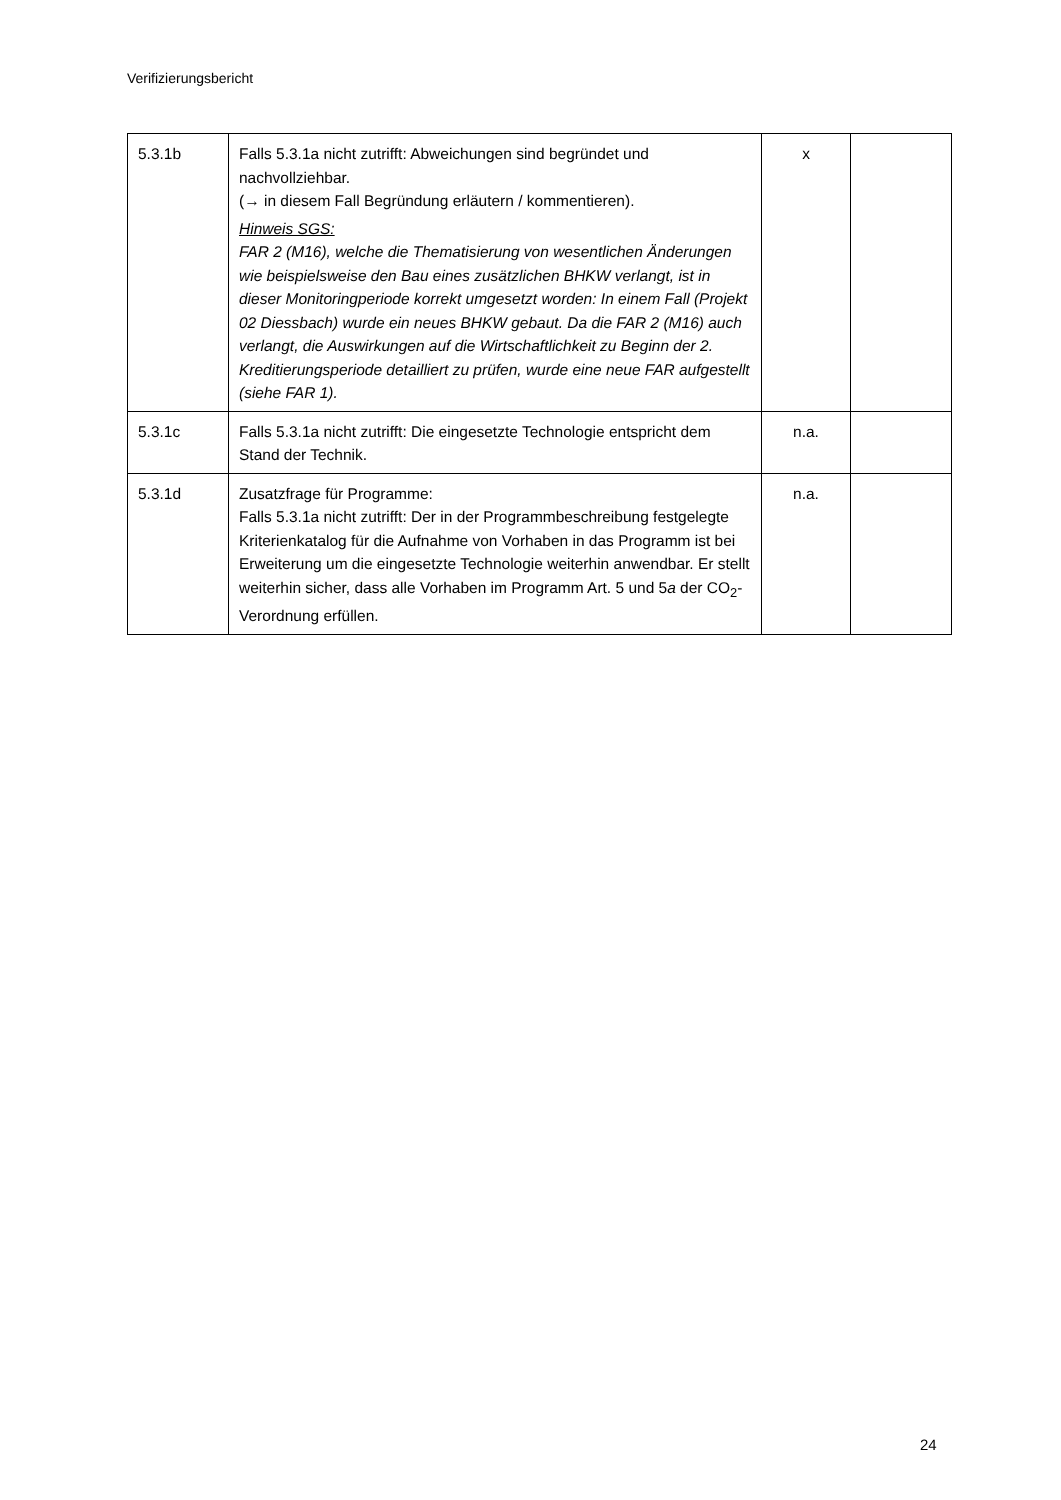Verifizierungsbericht
| 5.3.1b | Falls 5.3.1a nicht zutrifft: Abweichungen sind begründet und nachvollziehbar. (→ in diesem Fall Begründung erläutern / kommentieren). Hinweis SGS: FAR 2 (M16), welche die Thematisierung von wesentlichen Änderungen wie beispielsweise den Bau eines zusätzlichen BHKW verlangt, ist in dieser Monitoringperiode korrekt umgesetzt worden: In einem Fall (Projekt 02 Diessbach) wurde ein neues BHKW gebaut. Da die FAR 2 (M16) auch verlangt, die Auswirkungen auf die Wirtschaftlichkeit zu Beginn der 2. Kreditierungsperiode detailliert zu prüfen, wurde eine neue FAR aufgestellt (siehe FAR 1). | x | |
| 5.3.1c | Falls 5.3.1a nicht zutrifft: Die eingesetzte Technologie entspricht dem Stand der Technik. | n.a. | |
| 5.3.1d | Zusatzfrage für Programme: Falls 5.3.1a nicht zutrifft: Der in der Programmbeschreibung festgelegte Kriterienkatalog für die Aufnahme von Vorhaben in das Programm ist bei Erweiterung um die eingesetzte Technologie weiterhin anwendbar. Er stellt weiterhin sicher, dass alle Vorhaben im Programm Art. 5 und 5 a der CO<sub>2</sub>-Verordnung erfüllen. | n.a. | |
24